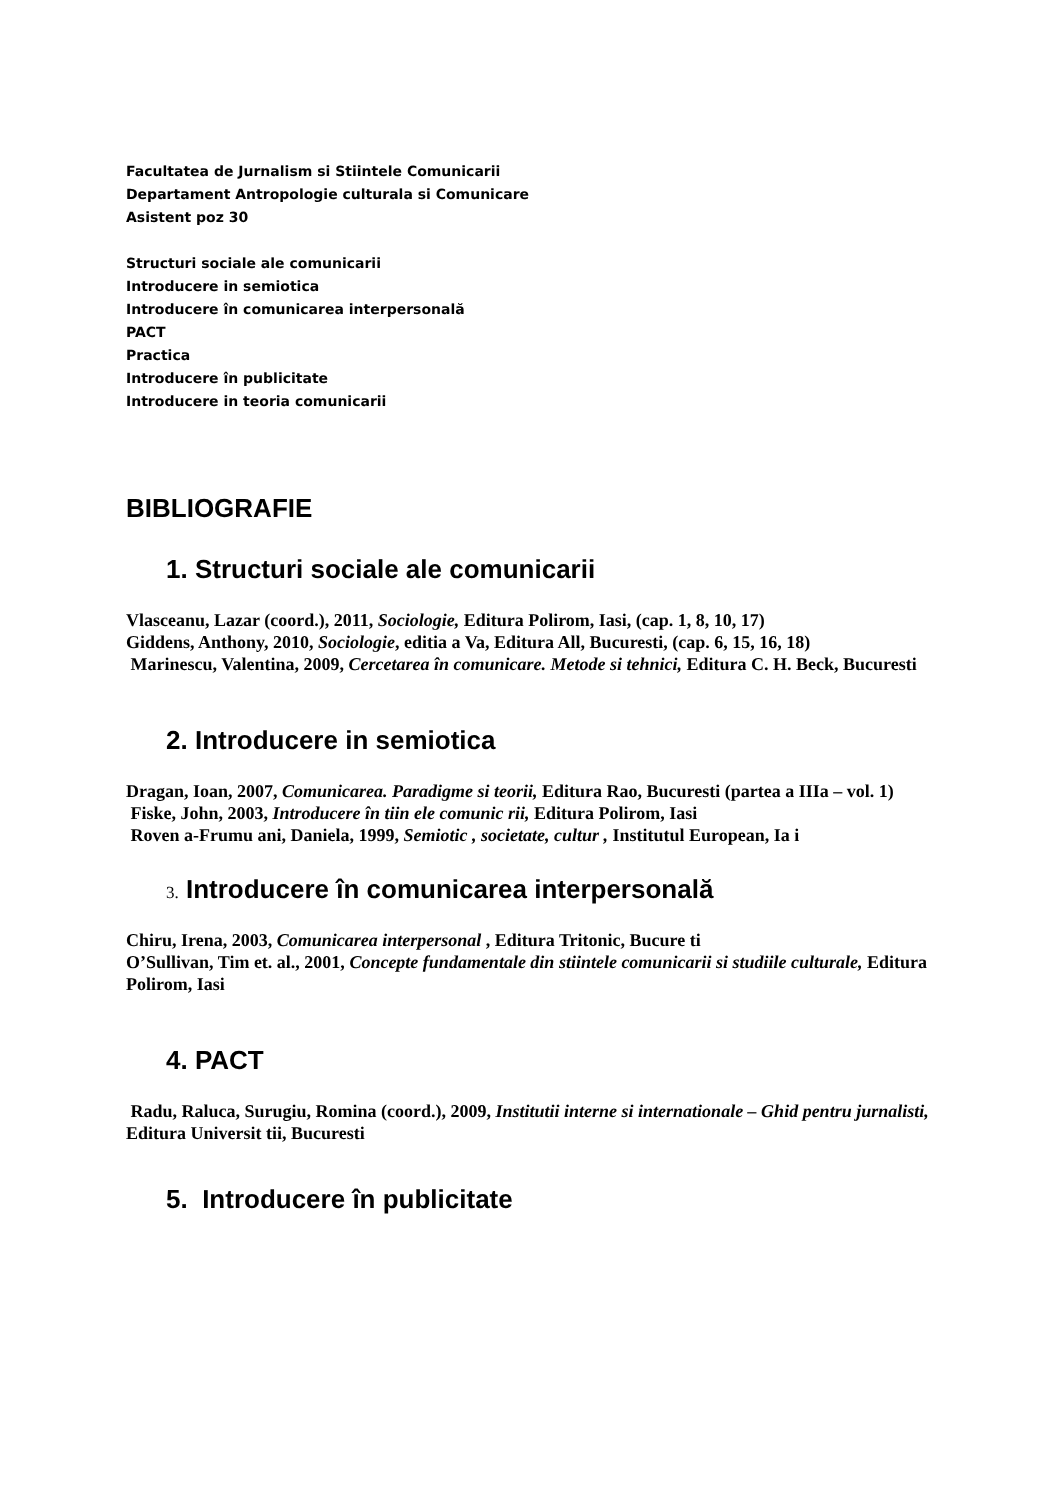Facultatea de Jurnalism si Stiintele Comunicarii
Departament Antropologie culturala si Comunicare
Asistent poz 30
Structuri sociale ale comunicarii
Introducere in semiotica
Introducere în comunicarea interpersonală
PACT
Practica
Introducere în publicitate
Introducere in teoria comunicarii
BIBLIOGRAFIE
1. Structuri sociale ale comunicarii
Vlasceanu, Lazar (coord.), 2011, Sociologie, Editura Polirom, Iasi, (cap. 1, 8, 10, 17)
Giddens, Anthony, 2010, Sociologie, editia a Va, Editura All, Bucuresti, (cap. 6, 15, 16, 18)
Marinescu, Valentina, 2009, Cercetarea în comunicare. Metode si tehnici, Editura C. H. Beck, Bucuresti
2. Introducere in semiotica
Dragan, Ioan, 2007, Comunicarea. Paradigme si teorii, Editura Rao, Bucuresti (partea a IIIa – vol. 1)
Fiske, John, 2003, Introducere în tiin ele comunic rii, Editura Polirom, Iasi
Roven a-Frumu ani, Daniela, 1999, Semiotic , societate, cultur , Institutul European, Ia i
3. Introducere în comunicarea interpersonală
Chiru, Irena, 2003, Comunicarea interpersonal , Editura Tritonic, Bucure ti
O’Sullivan, Tim et. al., 2001, Concepte fundamentale din stiintele comunicarii si studiile culturale, Editura Polirom, Iasi
4. PACT
Radu, Raluca, Surugiu, Romina (coord.), 2009, Institutii interne si internationale – Ghid pentru jurnalisti, Editura Universit tii, Bucuresti
5. Introducere în publicitate